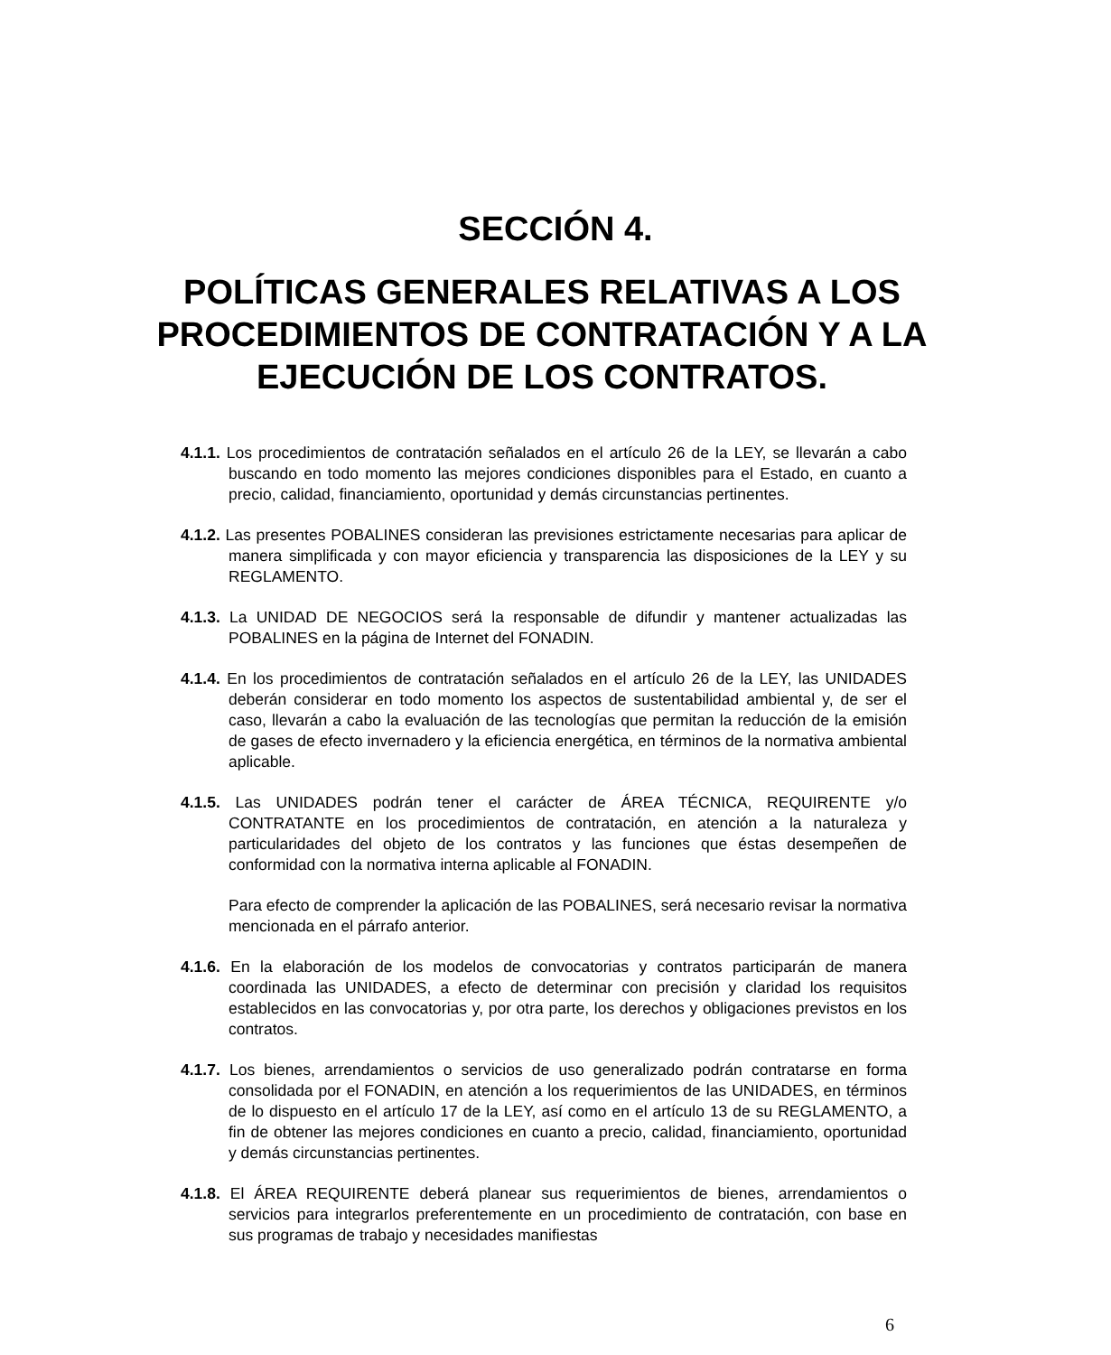SECCIÓN 4.
POLÍTICAS GENERALES RELATIVAS A LOS PROCEDIMIENTOS DE CONTRATACIÓN Y A LA EJECUCIÓN DE LOS CONTRATOS.
4.1.1. Los procedimientos de contratación señalados en el artículo 26 de la LEY, se llevarán a cabo buscando en todo momento las mejores condiciones disponibles para el Estado, en cuanto a precio, calidad, financiamiento, oportunidad y demás circunstancias pertinentes.
4.1.2. Las presentes POBALINES consideran las previsiones estrictamente necesarias para aplicar de manera simplificada y con mayor eficiencia y transparencia las disposiciones de la LEY y su REGLAMENTO.
4.1.3. La UNIDAD DE NEGOCIOS será la responsable de difundir y mantener actualizadas las POBALINES en la página de Internet del FONADIN.
4.1.4. En los procedimientos de contratación señalados en el artículo 26 de la LEY, las UNIDADES deberán considerar en todo momento los aspectos de sustentabilidad ambiental y, de ser el caso, llevarán a cabo la evaluación de las tecnologías que permitan la reducción de la emisión de gases de efecto invernadero y la eficiencia energética, en términos de la normativa ambiental aplicable.
4.1.5. Las UNIDADES podrán tener el carácter de ÁREA TÉCNICA, REQUIRENTE y/o CONTRATANTE en los procedimientos de contratación, en atención a la naturaleza y particularidades del objeto de los contratos y las funciones que éstas desempeñen de conformidad con la normativa interna aplicable al FONADIN.
Para efecto de comprender la aplicación de las POBALINES, será necesario revisar la normativa mencionada en el párrafo anterior.
4.1.6. En la elaboración de los modelos de convocatorias y contratos participarán de manera coordinada las UNIDADES, a efecto de determinar con precisión y claridad los requisitos establecidos en las convocatorias y, por otra parte, los derechos y obligaciones previstos en los contratos.
4.1.7. Los bienes, arrendamientos o servicios de uso generalizado podrán contratarse en forma consolidada por el FONADIN, en atención a los requerimientos de las UNIDADES, en términos de lo dispuesto en el artículo 17 de la LEY, así como en el artículo 13 de su REGLAMENTO, a fin de obtener las mejores condiciones en cuanto a precio, calidad, financiamiento, oportunidad y demás circunstancias pertinentes.
4.1.8. El ÁREA REQUIRENTE deberá planear sus requerimientos de bienes, arrendamientos o servicios para integrarlos preferentemente en un procedimiento de contratación, con base en sus programas de trabajo y necesidades manifiestas
6